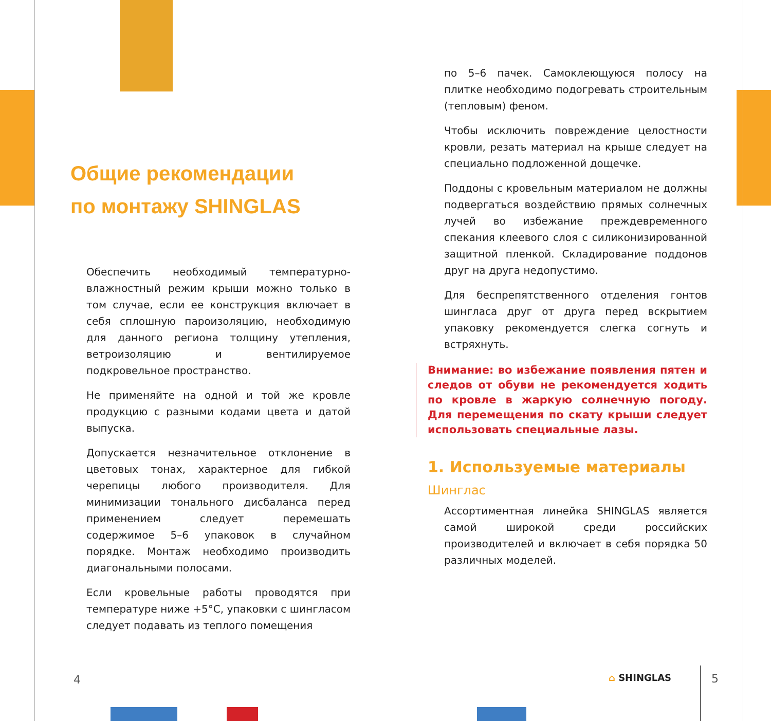Общие рекомендации
по монтажу SHINGLAS
Обеспечить необходимый температурно-влажностный режим крыши можно только в том случае, если ее конструкция включает в себя сплошную пароизоляцию, необходимую для данного региона толщину утепления, ветроизоляцию и вентилируемое подкровельное пространство.
Не применяйте на одной и той же кровле продукцию с разными кодами цвета и датой выпуска.
Допускается незначительное отклонение в цветовых тонах, характерное для гибкой черепицы любого производителя. Для минимизации тонального дисбаланса перед применением следует перемешать содержимое 5–6 упаковок в случайном порядке. Монтаж необходимо производить диагональными полосами.
Если кровельные работы проводятся при температуре ниже +5°C, упаковки с шингласом следует подавать из теплого помещения
4
по 5–6 пачек. Самоклеющуюся полосу на плитке необходимо подогревать строительным (тепловым) феном.
Чтобы исключить повреждение целостности кровли, резать материал на крыше следует на специально подложенной дощечке.
Поддоны с кровельным материалом не должны подвергаться воздействию прямых солнечных лучей во избежание преждевременного спекания клеевого слоя с силиконизированной защитной пленкой. Складирование поддонов друг на друга недопустимо.
Для беспрепятственного отделения гонтов шингласа друг от друга перед вскрытием упаковку рекомендуется слегка согнуть и встряхнуть.
Внимание: во избежание появления пятен и следов от обуви не рекомендуется ходить по кровле в жаркую солнечную погоду. Для перемещения по скату крыши следует использовать специальные лазы.
1. Используемые материалы
Шинглас
Ассортиментная линейка SHINGLAS является самой широкой среди российских производителей и включает в себя порядка 50 различных моделей.
⌂ SHINGLAS 5